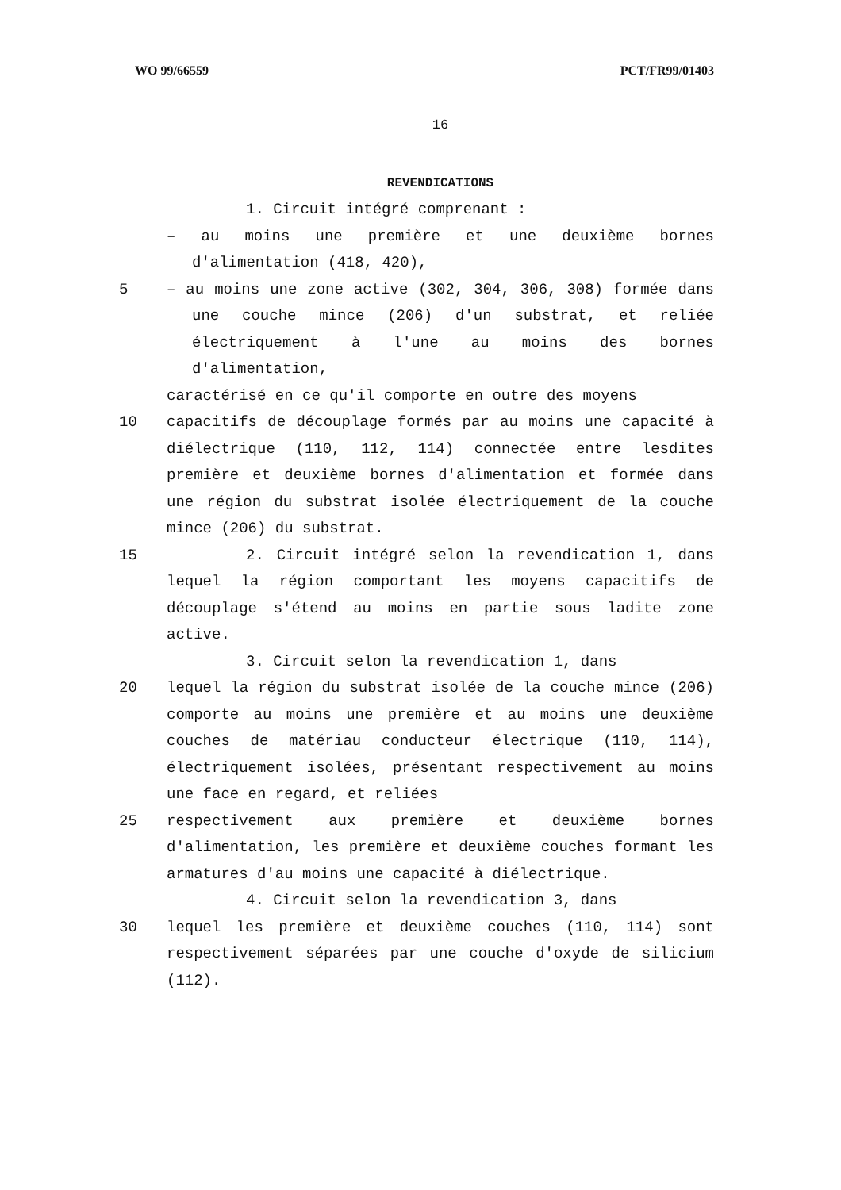WO 99/66559 PCT/FR99/01403
16
REVENDICATIONS
1. Circuit intégré comprenant :
– au moins une première et une deuxième bornes d'alimentation (418, 420),
5 – au moins une zone active (302, 304, 306, 308) formée dans une couche mince (206) d'un substrat, et reliée électriquement à l'une au moins des bornes d'alimentation,
caractérisé en ce qu'il comporte en outre des moyens
10 capacitifs de découplage formés par au moins une capacité à diélectrique (110, 112, 114) connectée entre lesdites première et deuxième bornes d'alimentation et formée dans une région du substrat isolée électriquement de la couche mince (206) du substrat.
15 2. Circuit intégré selon la revendication 1, dans lequel la région comportant les moyens capacitifs de découplage s'étend au moins en partie sous ladite zone active.
3. Circuit selon la revendication 1, dans
20 lequel la région du substrat isolée de la couche mince (206) comporte au moins une première et au moins une deuxième couches de matériau conducteur électrique (110, 114), électriquement isolées, présentant respectivement au moins une face en regard, et reliées
25 respectivement aux première et deuxième bornes d'alimentation, les première et deuxième couches formant les armatures d'au moins une capacité à diélectrique.
4. Circuit selon la revendication 3, dans
30 lequel les première et deuxième couches (110, 114) sont respectivement séparées par une couche d'oxyde de silicium (112).